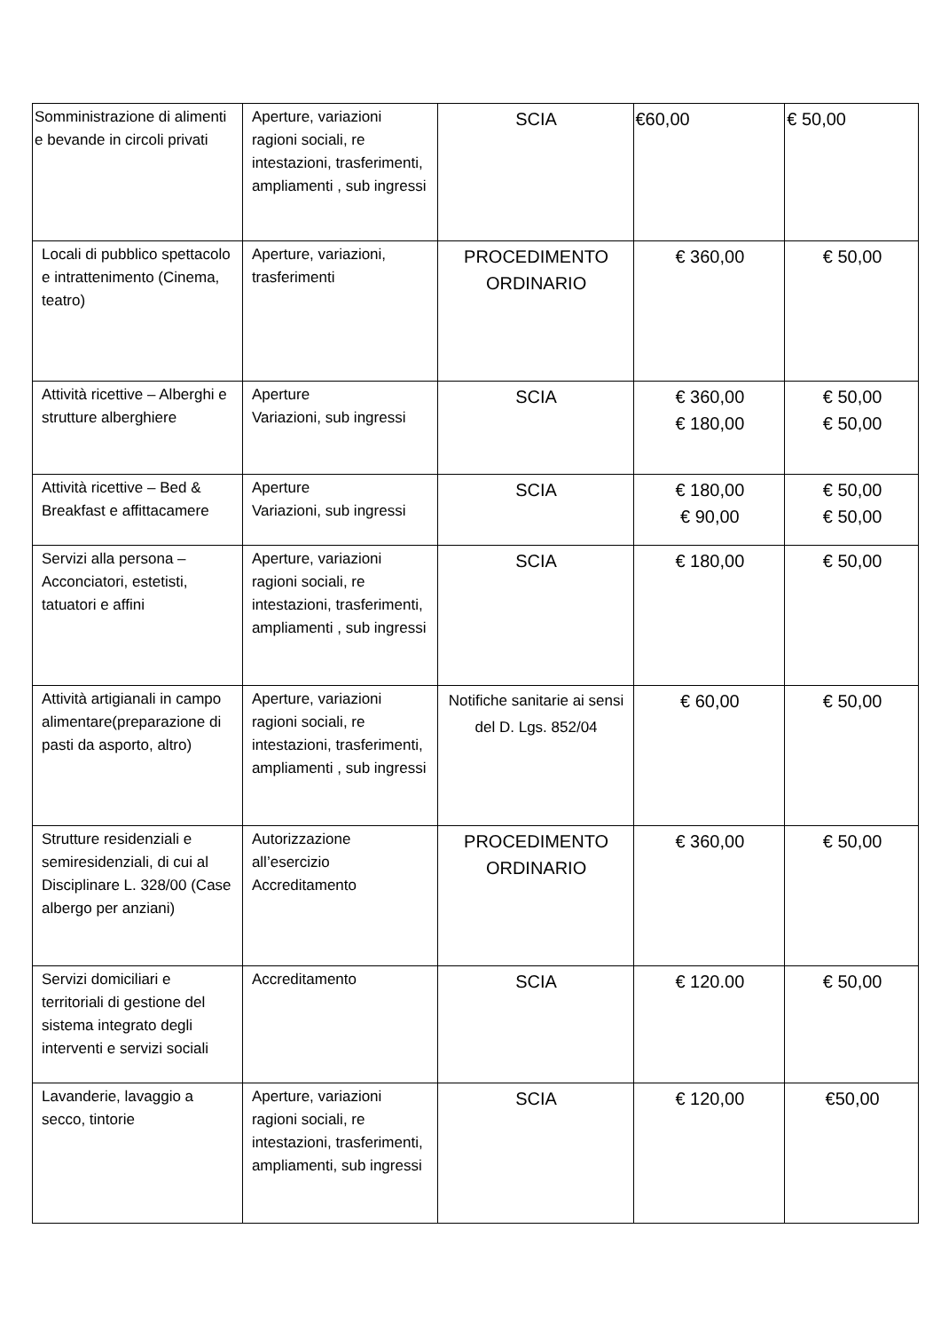| Somministrazione di alimenti e bevande in circoli privati | Aperture, variazioni ragioni sociali, re intestazioni, trasferimenti, ampliamenti , sub ingressi | SCIA | €60,00 | € 50,00 |
| Locali di pubblico spettacolo e intrattenimento (Cinema, teatro) | Aperture, variazioni, trasferimenti | PROCEDIMENTO ORDINARIO | € 360,00 | € 50,00 |
| Attività ricettive – Alberghi e strutture alberghiere | Aperture Variazioni, sub ingressi | SCIA | € 360,00 € 180,00 | € 50,00 € 50,00 |
| Attività ricettive – Bed & Breakfast e affittacamere | Aperture Variazioni, sub ingressi | SCIA | € 180,00 € 90,00 | € 50,00 € 50,00 |
| Servizi alla persona – Acconciatori, estetisti, tatuatori e affini | Aperture, variazioni ragioni sociali, re intestazioni, trasferimenti, ampliamenti , sub ingressi | SCIA | € 180,00 | € 50,00 |
| Attività artigianali in campo alimentare(preparazione di pasti da asporto, altro) | Aperture, variazioni ragioni sociali, re intestazioni, trasferimenti, ampliamenti , sub ingressi | Notifiche sanitarie ai sensi del D. Lgs. 852/04 | € 60,00 | € 50,00 |
| Strutture residenziali e semiresidenziali, di cui al Disciplinare L. 328/00 (Case albergo per anziani) | Autorizzazione all’esercizio Accreditamento | PROCEDIMENTO ORDINARIO | € 360,00 | € 50,00 |
| Servizi domiciliari e territoriali di gestione del sistema integrato degli interventi e servizi sociali | Accreditamento | SCIA | € 120.00 | € 50,00 |
| Lavanderie, lavaggio a secco, tintorie | Aperture, variazioni ragioni sociali, re intestazioni, trasferimenti, ampliamenti, sub ingressi | SCIA | € 120,00 | €50,00 |